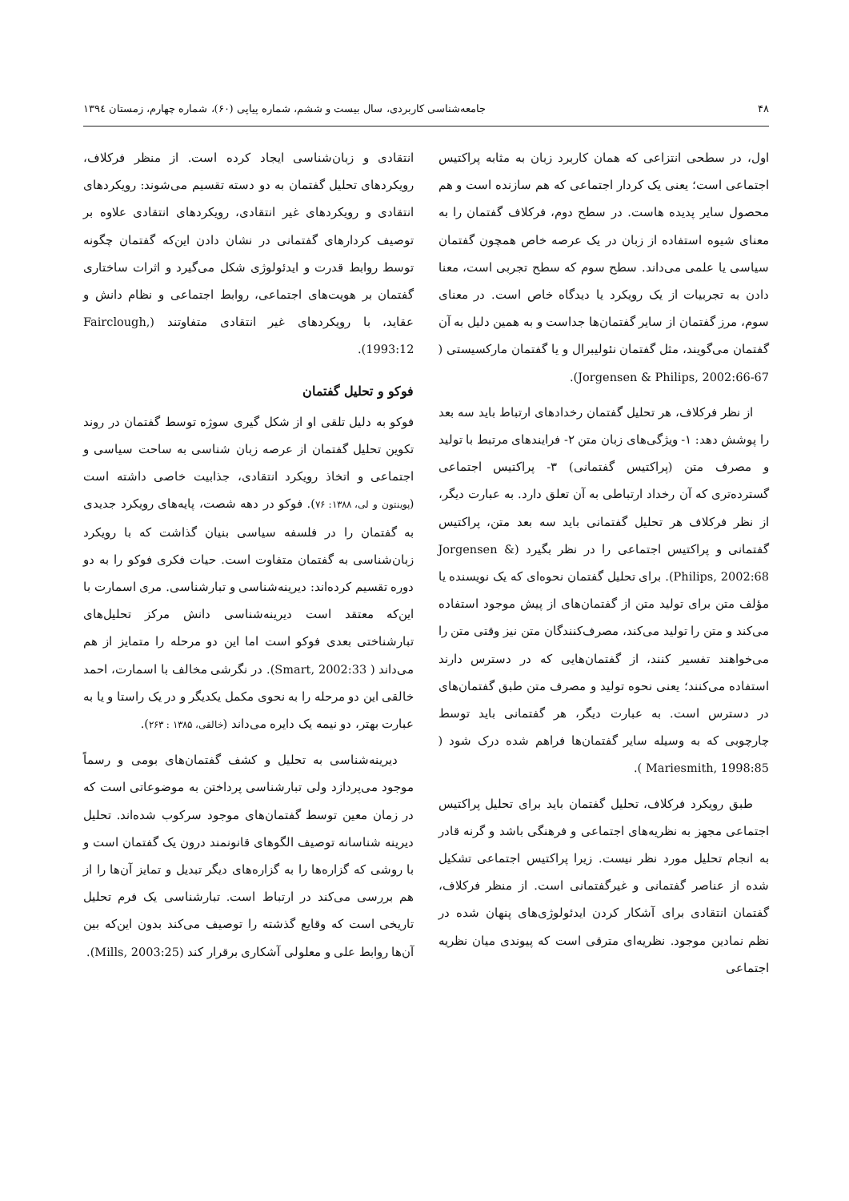۴۸ جامعه‌شناسی کاربردی، سال بیست و ششم، شماره پیاپی (۶۰)، شماره چهارم، زمستان ۱۳۹٤
اول، در سطحی انتزاعی که همان کاربرد زبان به مثابه پراکتیس اجتماعی است؛ یعنی یک کردار اجتماعی که هم سازنده است و هم محصول سایر پدیده هاست. در سطح دوم، فرکلاف گفتمان را به معنای شیوه استفاده از زبان در یک عرصه خاص همچون گفتمان سیاسی یا علمی می‌داند. سطح سوم که سطح تجربی است، معنا دادن به تجربیات از یک رویکرد یا دیدگاه خاص است. در معنای سوم، مرز گفتمان از سایر گفتمان‌ها جداست و به همین دلیل به آن گفتمان می‌گویند، مثل گفتمان نئولیبرال و یا گفتمان مارکسیستی ( Jorgensen & Philips, 2002:66-67).
از نظر فرکلاف، هر تحلیل گفتمان رخدادهای ارتباط باید سه بعد را پوشش دهد: ۱- ویژگی‌های زبان متن ۲- فرایندهای مرتبط با تولید و مصرف متن (پراکتیس گفتمانی) ۳- پراکتیس اجتماعی گسترده‌تری که آن رخداد ارتباطی به آن تعلق دارد. به عبارت دیگر، از نظر فرکلاف هر تحلیل گفتمانی باید سه بعد متن، پراکتیس گفتمانی و پراکتیس اجتماعی را در نظر بگیرد (Jorgensen & Philips, 2002:68). برای تحلیل گفتمان نحوه‌ای که یک نویسنده یا مؤلف متن برای تولید متن از گفتمان‌های از پیش موجود استفاده می‌کند و متن را تولید می‌کند، مصرف‌کنندگان متن نیز وقتی متن را می‌خواهند تفسیر کنند، از گفتمان‌هایی که در دسترس دارند استفاده می‌کنند؛ یعنی نحوه تولید و مصرف متن طبق گفتمان‌های در دسترس است. به عبارت دیگر، هر گفتمانی باید توسط چارچوبی که به وسیله سایر گفتمان‌ها فراهم شده درک شود ( Mariesmith, 1998:85 ).
طبق رویکرد فرکلاف، تحلیل گفتمان باید برای تحلیل پراکتیس اجتماعی مجهز به نظریه‌های اجتماعی و فرهنگی باشد و گرنه قادر به انجام تحلیل مورد نظر نیست. زیرا پراکتیس اجتماعی تشکیل شده از عناصر گفتمانی و غیرگفتمانی است. از منظر فرکلاف، گفتمان انتقادی برای آشکار کردن ایدئولوژی‌های پنهان شده در نظم نمادین موجود. نظریه‌ای مترقی است که پیوندی میان نظریه اجتماعی
انتقادی و زبان‌شناسی ایجاد کرده است. از منظر فرکلاف، رویکردهای تحلیل گفتمان به دو دسته تقسیم می‌شوند: رویکردهای انتقادی و رویکردهای غیر انتقادی، رویکردهای انتقادی علاوه بر توصیف کردارهای گفتمانی در نشان دادن این‌که گفتمان چگونه توسط روابط قدرت و ایدئولوژی شکل می‌گیرد و اثرات ساختاری گفتمان بر هویت‌های اجتماعی، روابط اجتماعی و نظام دانش و عقاید، با رویکردهای غیر انتقادی متفاوتند (Fairclough, 1993:12).
فوکو و تحلیل گفتمان
فوکو به دلیل تلقی او از شکل گیری سوژه توسط گفتمان در روند تکوین تحلیل گفتمان از عرصه زبان شناسی به ساحت سیاسی و اجتماعی و اتخاذ رویکرد انتقادی، جذابیت خاصی داشته است (پوینتون و لی، ۱۳۸۸: ۷۶). فوکو در دهه شصت، پایه‌های رویکرد جدیدی به گفتمان را در فلسفه سیاسی بنیان گذاشت که با رویکرد زبان‌شناسی به گفتمان متفاوت است. حیات فکری فوکو را به دو دوره تقسیم کرده‌اند: دیرینه‌شناسی و تبارشناسی. مری اسمارت با این‌که معتقد است دیرینه‌شناسی دانش مرکز تحلیل‌های تبارشناختی بعدی فوکو است اما این دو مرحله را متمایز از هم می‌داند ( Smart, 2002:33). در نگرشی مخالف با اسمارت، احمد خالقی این دو مرحله را به نحوی مکمل یکدیگر و در یک راستا و یا به عبارت بهتر، دو نیمه یک دایره می‌داند (خالقی، ۱۳۸۵ : ۲۶۳).
دیرینه‌شناسی به تحلیل و کشف گفتمان‌های بومی و رسماً موجود می‌پردازد ولی تبارشناسی پرداختن به موضوعاتی است که در زمان معین توسط گفتمان‌های موجود سرکوب شده‌اند. تحلیل دیرینه شناسانه توصیف الگوهای قانونمند درون یک گفتمان است و با روشی که گزاره‌ها را به گزاره‌های دیگر تبدیل و تمایز آن‌ها را از هم بررسی می‌کند در ارتباط است. تبارشناسی یک فرم تحلیل تاریخی است که وقایع گذشته را توصیف می‌کند بدون این‌که بین آن‌ها روابط علی و معلولی آشکاری برقرار کند (Mills, 2003:25).